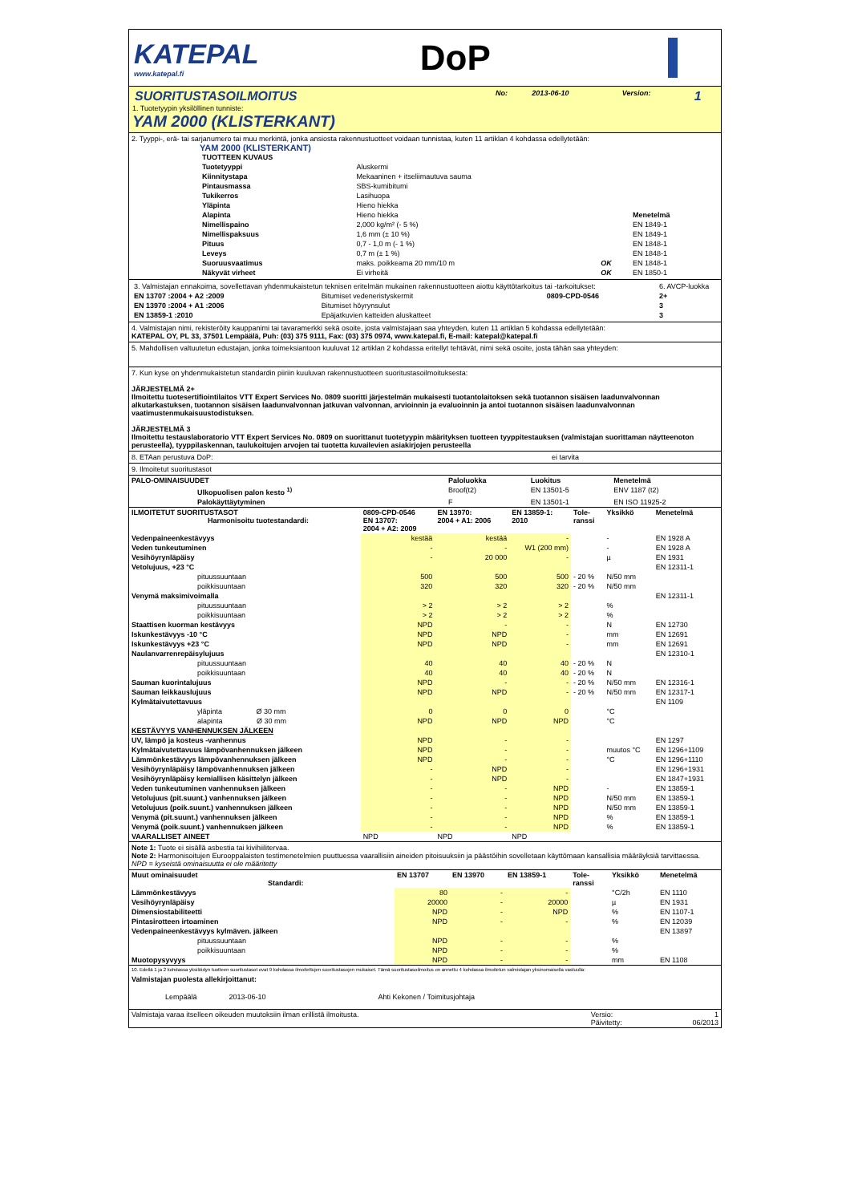KATEPAL
www.katepal.fi
DoP
| SUORITUSTASOILMOITUS | No: | 2013-06-10 | Version: | 1 |
1. Tuotetyypin yksilöllinen tunniste:
YAM 2000 (KLISTERKANT)
2. Tyyppi-, erä- tai sarjanumero tai muu merkintä, jonka ansiosta rakennustuotteet voidaan tunnistaa, kuten 11 artiklan 4 kohdassa edellytetään:
YAM 2000 (KLISTERKANT)
| TUOTTEEN KUVAUS | | | |
| Tuotetyyppi | Aluskermi | | |
| Kiinnitystapa | Mekaaninen + itseliimautuva sauma | | |
| Pintausmassa | SBS-kumibitumi | | |
| Tukikerros | Lasihuopa | | |
| Yläpinta | Hieno hiekka | | |
| Alapinta | Hieno hiekka | | Menetelmä |
| Nimellispaino | 2,000 kg/m² (- 5 %) | | EN 1849-1 |
| Nimellispaksuus | 1,6 mm (± 10 %) | | EN 1849-1 |
| Pituus | 0,7 - 1,0 m (- 1 %) | | EN 1848-1 |
| Leveys | 0,7 m (± 1 %) | | EN 1848-1 |
| Suoruusvaatimus | maks. poikkeama 20 mm/10 m | OK | EN 1848-1 |
| Näkyvät virheet | Ei virheitä | OK | EN 1850-1 |
| 3. Valmistajan ennakoima, sovellettavan yhdenmukaistetun teknisen eritelmän mukainen rakennustuotteen aiottu käyttötarkoitus tai -tarkoitukset: | | | 6. AVCP-luokka |
| EN 13707 :2004 + A2 :2009 | Bitumiset vedeneristyskermit | 0809-CPD-0546 | 2+ |
| EN 13970 :2004 + A1 :2006 | Bitumiset höyrynsulut | | 3 |
| EN 13859-1 :2010 | Epäjatkuvien katteiden aluskatteet | | 3 |
4. Valmistajan nimi, rekisteröity kauppanimi tai tavaramerkki sekä osoite, josta valmistajaan saa yhteyden, kuten 11 artiklan 5 kohdassa edellytetään:
KATEPAL OY, PL 33, 37501 Lempäälä, Puh: (03) 375 9111, Fax: (03) 375 0974, www.katepal.fi, E-mail: katepal@katepal.fi
5. Mahdollisen valtuutetun edustajan, jonka toimeksiantoon kuuluvat 12 artiklan 2 kohdassa eritellyt tehtävät, nimi sekä osoite, josta tähän saa yhteyden:
7. Kun kyse on yhdenmukaistetun standardin piiriin kuuluvan rakennustuotteen suoritustasoilmoituksesta:
JÄRJESTELMÄ 2+
Ilmoitettu tuotesertifiointilaitos VTT Expert Services No. 0809 suoritti järjestelmän mukaisesti tuotantolaitoksen sekä tuotannon sisäisen laadunvalvonnan alkutarkastuksen, tuotannon sisäisen laadunvalvonnan jatkuvan valvonnan, arvioinnin ja evaluoinnin ja antoi tuotannon sisäisen laadunvalvonnan vaatimustenmukaisuustodistuksen.
JÄRJESTELMÄ 3
Ilmoitettu testauslaboratorio VTT Expert Services No. 0809 on suorittanut tuotetyypin määrityksen tuotteen tyyppitestauksen (valmistajan suorittaman näytteenoton perusteella), tyyppilaskennan, taulukoitujen arvojen tai tuotetta kuvailevien asiakirjojen perusteella
8. ETAan perustuva DoP: ei tarvita
9. Ilmoitetut suoritustasot
| PALO-OMINAISUUDET | Paloluokka | Luokitus | Menetelmä |
| --- | --- | --- | --- |
| Ulkopuolisen palon kesto <sup>1)</sup> | Broof(t2) | EN 13501-5 | ENV 1187 (t2) |
| Palokäyttäytyminen | F | EN 13501-1 | EN ISO 11925-2 |
| ILMOITETUT SUORITUSTASOT Harmonisoitu tuotestandardi: | 0809-CPD-0546 EN 13707: 2004 + A2: 2009 | EN 13970: 2004 + A1: 2006 | EN 13859-1: 2010 | Tole- ranssi | Yksikkö | Menetelmä |
| --- | --- | --- | --- | --- | --- | --- |
| Vedenpaineenkestävyys | kestää | kestää | - | | - | EN 1928 A |
| Veden tunkeutuminen | - | - | W1 (200 mm) | | - | EN 1928 A |
| Vesihöyrynläpäisy | - | 20 000 | - | | µ | EN 1931 |
| Vetolujuus, +23 °C | | | | | | EN 12311-1 |
| pituussuuntaan | 500 | 500 | 500 | - 20 % | N/50 mm | |
| poikkisuuntaan | 320 | 320 | 320 | - 20 % | N/50 mm | |
| Venymä maksimivoimalla | | | | | | EN 12311-1 |
| pituussuuntaan | > 2 | > 2 | > 2 | | % | |
| poikkisuuntaan | > 2 | > 2 | > 2 | | % | |
| Staattisen kuorman kestävyys | NPD | - | - | | N | EN 12730 |
| Iskunkestävyys -10 °C | NPD | NPD | - | | mm | EN 12691 |
| Iskunkestävyys +23 °C | NPD | NPD | - | | mm | EN 12691 |
| Naulanvarrenrepäisylujuus | | | | | | EN 12310-1 |
| pituussuuntaan | 40 | 40 | 40 | - 20 % | N | |
| poikkisuuntaan | 40 | 40 | 40 | - 20 % | N | |
| Sauman kuorintalujuus | NPD | - | - | - 20 % | N/50 mm | EN 12316-1 |
| Sauman leikkauslujuus | NPD | NPD | - | - 20 % | N/50 mm | EN 12317-1 |
| Kylmätaivutettavuus | | | | | | EN 1109 |
| yläpinta Ø 30 mm | 0 | 0 | 0 | | °C | |
| alapinta Ø 30 mm | NPD | NPD | NPD | | °C | |
| KESTÄVYYS VANHENNUKSEN JÄLKEEN | | | | | | |
| UV, lämpö ja kosteus -vanhennus | NPD | - | - | | | EN 1297 |
| Kylmätaivutettavuus lämpövanhennuksen jälkeen | NPD | - | - | | muutos °C | EN 1296+1109 |
| Lämmönkestävyys lämpövanhennuksen jälkeen | NPD | - | - | | °C | EN 1296+1110 |
| Vesihöyrynläpäisy lämpövanhennuksen jälkeen | - | NPD | - | | | EN 1296+1931 |
| Vesihöyrynläpäisy kemiallisen käsittelyn jälkeen | - | NPD | - | | | EN 1847+1931 |
| Veden tunkeutuminen vanhennuksen jälkeen | - | - | NPD | | - | EN 13859-1 |
| Vetolujuus (pit.suunt.) vanhennuksen jälkeen | - | - | NPD | | N/50 mm | EN 13859-1 |
| Vetolujuus (poik.suunt.) vanhennuksen jälkeen | - | - | NPD | | N/50 mm | EN 13859-1 |
| Venymä (pit.suunt.) vanhennuksen jälkeen | - | - | NPD | | % | EN 13859-1 |
| Venymä (poik.suunt.) vanhennuksen jälkeen | - | - | NPD | | % | EN 13859-1 |
| VAARALLISET AINEET | NPD | NPD | NPD | | | |
Note 1: Tuote ei sisällä asbestia tai kivihiilitervaa.
Note 2: Harmonisoitujen Eurooppalaisten testimenetelmien puuttuessa vaarallisiin aineiden pitoisuuksiin ja päästöihin sovelletaan käyttömaan kansallisia määräyksiä tarvittaessa.
NPD = kyseistä ominaisuutta ei ole määritetty
| Muut ominaisuudet Standardi: | EN 13707 | EN 13970 | EN 13859-1 | Tole- ranssi | Yksikkö | Menetelmä |
| --- | --- | --- | --- | --- | --- | --- |
| Lämmönkestävyys | 80 | - | - | | °C/2h | EN 1110 |
| Vesihöyrynläpäisy | 20000 | - | 20000 | | µ | EN 1931 |
| Dimensiostabiliteetti | NPD | - | NPD | | % | EN 1107-1 |
| Pintasirotteen irtoaminen | NPD | - | - | | % | EN 12039 |
| Vedenpaineenkestävyys kylmäven. jälkeen | | | | | | EN 13897 |
| pituussuuntaan | NPD | - | - | | % | |
| poikkisuuntaan | NPD | - | - | | % | |
| Muotopysyvyys | NPD | - | - | | mm | EN 1108 |
10. Edellä 1 ja 2 kohdassa yksilöidyn tuotteen suoritustasot ovat 9 kohdassa ilmoitettujen suoritustasojen mukaiset. Tämä suoritustasoilmoitus on annettu 4 kohdassa ilmoitetun valmistajan yksinomaisella vastuulla:
Valmistajan puolesta allekirjoittanut:
Lempäälä 2013-06-10 Ahti Kekonen / Toimitusjohtaja
| Valmistaja varaa itselleen oikeuden muutoksiin ilman erillistä ilmoitusta. | Versio: Päivitetty: | 1 06/2013 |